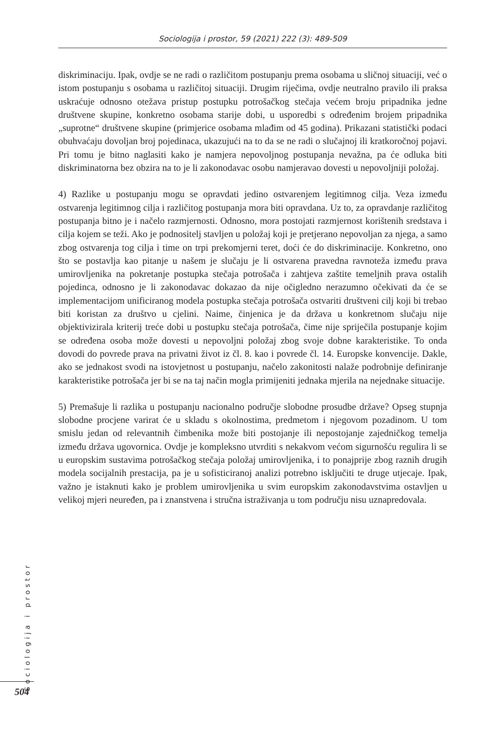Sociologija i prostor, 59 (2021) 222 (3): 489-509
diskriminaciju. Ipak, ovdje se ne radi o različitom postupanju prema osobama u sličnoj situaciji, već o istom postupanju s osobama u različitoj situaciji. Drugim riječima, ovdje neutralno pravilo ili praksa uskraćuje odnosno otežava pristup postupku potrošačkog stečaja većem broju pripadnika jedne društvene skupine, konkretno osobama starije dobi, u usporedbi s određenim brojem pripadnika „suprotne“ društvene skupine (primjerice osobama mlađim od 45 godina). Prikazani statistički podaci obuhvaćaju dovoljan broj pojedinaca, ukazujući na to da se ne radi o slučajnoj ili kratkoročnoj pojavi. Pri tomu je bitno naglasiti kako je namjera nepovoljnog postupanja nevažna, pa će odluka biti diskriminatorna bez obzira na to je li zakonodavac osobu namjeravao dovesti u nepovoljniji položaj.
4) Razlike u postupanju mogu se opravdati jedino ostvarenjem legitimnog cilja. Veza između ostvarenja legitimnog cilja i različitog postupanja mora biti opravdana. Uz to, za opravdanje različitog postupanja bitno je i načelo razmjernosti. Odnosno, mora postojati razmjernost korištenih sredstava i cilja kojem se teži. Ako je podnositelj stavljen u položaj koji je pretjerano nepovoljan za njega, a samo zbog ostvarenja tog cilja i time on trpi prekomjerni teret, doći će do diskriminacije. Konkretno, ono što se postavlja kao pitanje u našem je slučaju je li ostvarena pravedna ravnoteža između prava umirovljenika na pokretanje postupka stečaja potrošača i zahtjeva zaštite temeljnih prava ostalih pojedinca, odnosno je li zakonodavac dokazao da nije očigledno nerazumno očekivati da će se implementacijom unificiranog modela postupka stečaja potrošača ostvariti društveni cilj koji bi trebao biti koristan za društvo u cjelini. Naime, činjenica je da država u konkretnom slučaju nije objektivizirala kriterij treće dobi u postupku stečaja potrošača, čime nije spriječila postupanje kojim se određena osoba može dovesti u nepovoljni položaj zbog svoje dobne karakteristike. To onda dovodi do povrede prava na privatni život iz čl. 8. kao i povrede čl. 14. Europske konvencije. Dakle, ako se jednakost svodi na istovjetnost u postupanju, načelo zakonitosti nalaže podrobnije definiranje karakteristike potrošača jer bi se na taj način mogla primijeniti jednaka mjerila na nejednake situacije.
5) Premašuje li razlika u postupanju nacionalno područje slobodne prosudbe države? Opseg stupnja slobodne procjene varirat će u skladu s okolnostima, predmetom i njegovom pozadinom. U tom smislu jedan od relevantnih čimbenika može biti postojanje ili nepostojanje zajedničkog temelja između država ugovornica. Ovdje je kompleksno utvrditi s nekakvom većom sigurnošću regulira li se u europskim sustavima potrošačkog stečaja položaj umirovljenika, i to ponajprije zbog raznih drugih modela socijalnih prestacija, pa je u sofisticiranoj analizi potrebno isključiti te druge utjecaje. Ipak, važno je istaknuti kako je problem umirovljenika u svim europskim zakonodavstvima ostavljen u velikoj mjeri neuređen, pa i znanstvena i stručna istraživanja u tom području nisu uznapredovala.
Sociologija i prostor
504